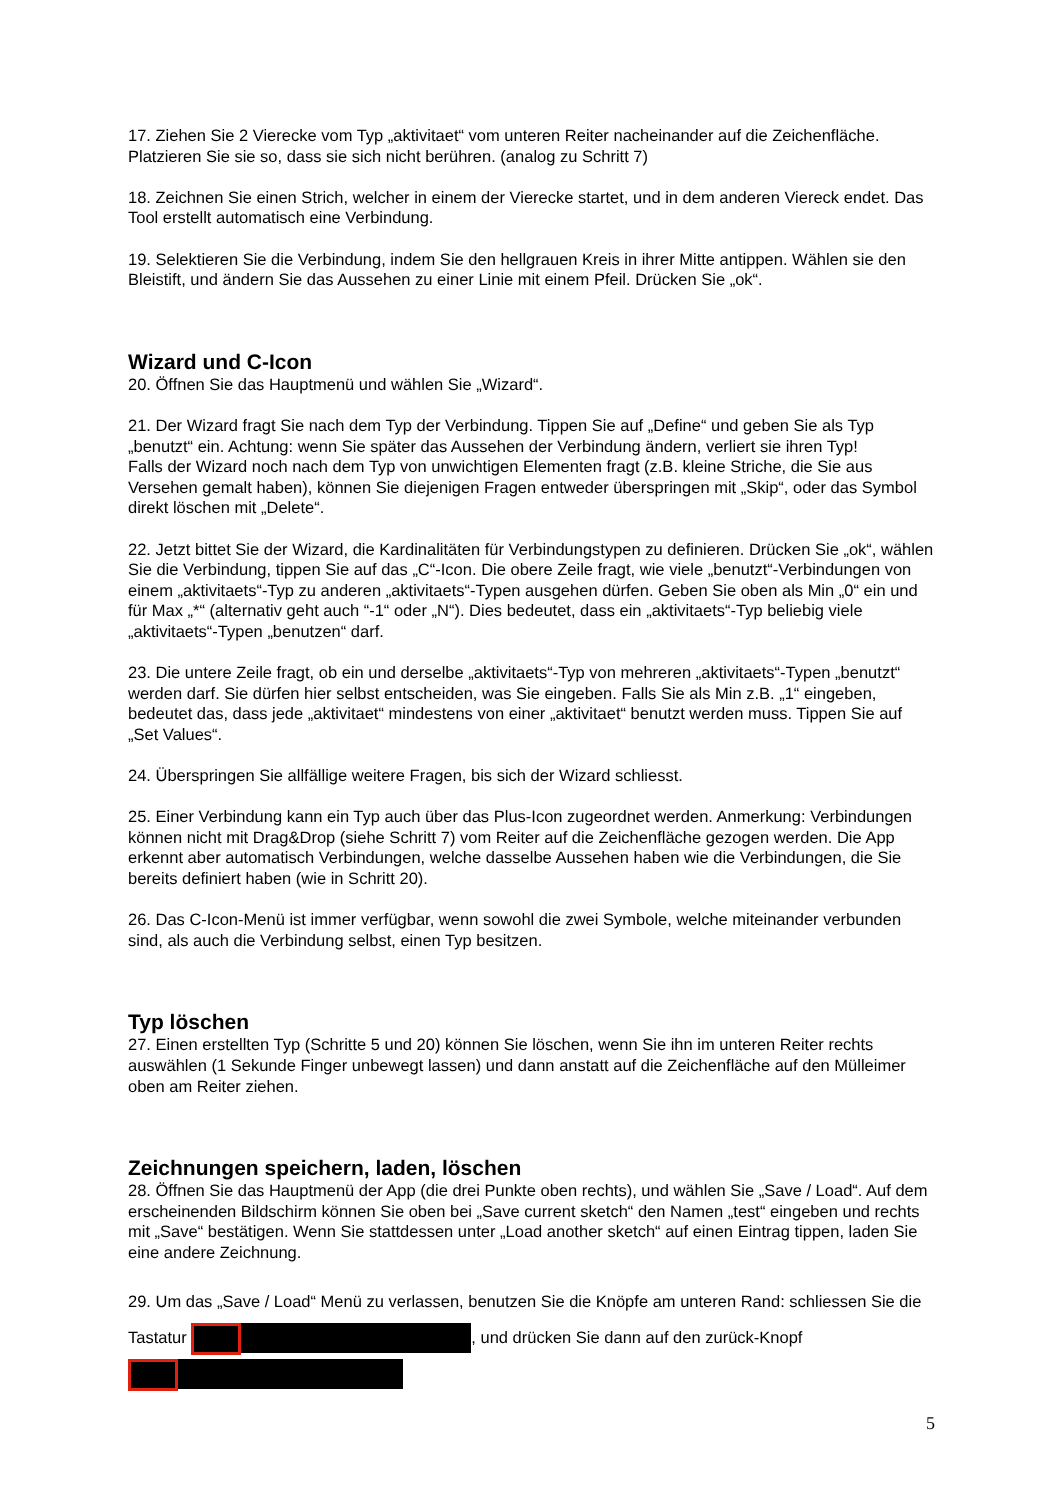17. Ziehen Sie 2 Vierecke vom Typ „aktivitaet“ vom unteren Reiter nacheinander auf die Zeichenfläche. Platzieren Sie sie so, dass sie sich nicht berühren. (analog zu Schritt 7)
18. Zeichnen Sie einen Strich, welcher in einem der Vierecke startet, und in dem anderen Viereck endet. Das Tool erstellt automatisch eine Verbindung.
19. Selektieren Sie die Verbindung, indem Sie den hellgrauen Kreis in ihrer Mitte antippen. Wählen sie den Bleistift, und ändern Sie das Aussehen zu einer Linie mit einem Pfeil. Drücken Sie „ok“.
Wizard und C-Icon
20. Öffnen Sie das Hauptmenü und wählen Sie „Wizard“.
21. Der Wizard fragt Sie nach dem Typ der Verbindung. Tippen Sie auf „Define“ und geben Sie als Typ „benutzt“ ein. Achtung: wenn Sie später das Aussehen der Verbindung ändern, verliert sie ihren Typ!
Falls der Wizard noch nach dem Typ von unwichtigen Elementen fragt (z.B. kleine Striche, die Sie aus Versehen gemalt haben), können Sie diejenigen Fragen entweder überspringen mit „Skip“, oder das Symbol direkt löschen mit „Delete“.
22. Jetzt bittet Sie der Wizard, die Kardinalitäten für Verbindungstypen zu definieren. Drücken Sie „ok“, wählen Sie die Verbindung, tippen Sie auf das „C“-Icon. Die obere Zeile fragt, wie viele „benutzt“-Verbindungen von einem „aktivitaets“-Typ zu anderen „aktivitaets“-Typen ausgehen dürfen. Geben Sie oben als Min „0“ ein und für Max „*“ (alternativ geht auch “-1“ oder „N“). Dies bedeutet, dass ein „aktivitaets“-Typ beliebig viele „aktivitaets“-Typen „benutzen“ darf.
23. Die untere Zeile fragt, ob ein und derselbe „aktivitaets“-Typ von mehreren „aktivitaets“-Typen „benutzt“ werden darf. Sie dürfen hier selbst entscheiden, was Sie eingeben. Falls Sie als Min z.B. „1“ eingeben, bedeutet das, dass jede „aktivitaet“ mindestens von einer „aktivitaet“ benutzt werden muss. Tippen Sie auf „Set Values“.
24. Überspringen Sie allfällige weitere Fragen, bis sich der Wizard schliesst.
25. Einer Verbindung kann ein Typ auch über das Plus-Icon zugeordnet werden. Anmerkung: Verbindungen können nicht mit Drag&Drop (siehe Schritt 7) vom Reiter auf die Zeichenfläche gezogen werden. Die App erkennt aber automatisch Verbindungen, welche dasselbe Aussehen haben wie die Verbindungen, die Sie bereits definiert haben (wie in Schritt 20).
26. Das C-Icon-Menü ist immer verfügbar, wenn sowohl die zwei Symbole, welche miteinander verbunden sind, als auch die Verbindung selbst, einen Typ besitzen.
Typ löschen
27. Einen erstellten Typ (Schritte 5 und 20) können Sie löschen, wenn Sie ihn im unteren Reiter rechts auswählen (1 Sekunde Finger unbewegt lassen) und dann anstatt auf die Zeichenfläche auf den Mülleimer oben am Reiter ziehen.
Zeichnungen speichern, laden, löschen
28. Öffnen Sie das Hauptmenü der App (die drei Punkte oben rechts), und wählen Sie „Save / Load“. Auf dem erscheinenden Bildschirm können Sie oben bei „Save current sketch“ den Namen „test“ eingeben und rechts mit „Save“ bestätigen. Wenn Sie stattdessen unter „Load another sketch“ auf einen Eintrag tippen, laden Sie eine andere Zeichnung.
29. Um das „Save / Load“ Menü zu verlassen, benutzen Sie die Knöpfe am unteren Rand: schliessen Sie die Tastatur , und drücken Sie dann auf den zurück-Knopf
5